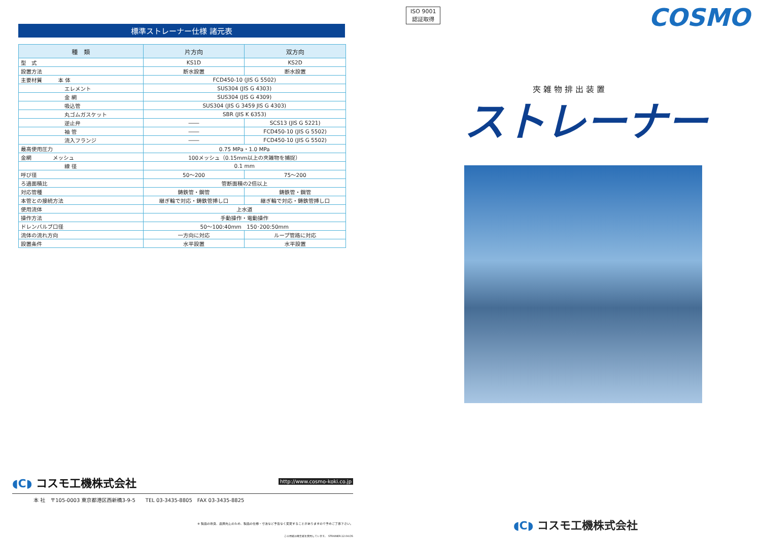標準ストレーナー仕様 諸元表
| 種 類 | 片方向 | 双方向 |
| --- | --- | --- |
| 型 式 | KS1D | KS2D |
| 設置方法 | 断水設置 | 断水設置 |
| 主要材質 本 体 | FCD450-10 (JIS G 5502) | |
| エレメント | SUS304 (JIS G 4303) | |
| 金 網 | SUS304 (JIS G 4309) | |
| 吸込管 | SUS304 (JIS G 3459 JIS G 4303) | |
| 丸ゴムガスケット | SBR (JIS K 6353) | |
| 逆止弁 | ―― | SCS13 (JIS G 5221) |
| 袖 管 | ―― | FCD450-10 (JIS G 5502) |
| 流入フランジ | ―― | FCD450-10 (JIS G 5502) |
| 最高使用圧力 | 0.75 MPa・1.0 MPa | |
| 金網 メッシュ | 100メッシュ（0.15mm以上の夾雑物を捕捉） | |
| 線 径 | 0.1 mm | |
| 呼び径 | 50～200 | 75～200 |
| ろ過面積比 | 管断面積の2倍以上 | |
| 対応管種 | 鋳鉄管・鋼管 | 鋳鉄管・鋼管 |
| 本管との接続方法 | 継ぎ輪で対応・鋳鉄管挿し口 | 継ぎ輪で対応・鋳鉄管挿し口 |
| 使用流体 | 上水道 | |
| 操作方法 | 手動操作・電動操作 | |
| ドレンバルブ口径 | 50～100:40mm 150･200:50mm | |
| 流体の流れ方向 | 一方向に対応 | ループ管路に対応 |
| 設置条件 | 水平設置 | 水平設置 |
◖C◗ コスモ工機株式会社 http://www.cosmo-koki.co.jp
本 社　〒105-0003 東京都港区西新橋3-9-5　　TEL 03-3435-8805　FAX 03-3435-8825
※ 製品の改良、品質向上のため、製品の仕様・寸法など予告なく変更することがありますので予めご了承下さい。
この用紙は再生紙を使用しています。　STRAINER.12.04.DS
ISO 9001
認証取得
COSMO
夾雑物排出装置
ストレーナー
◖C◗ コスモ工機株式会社